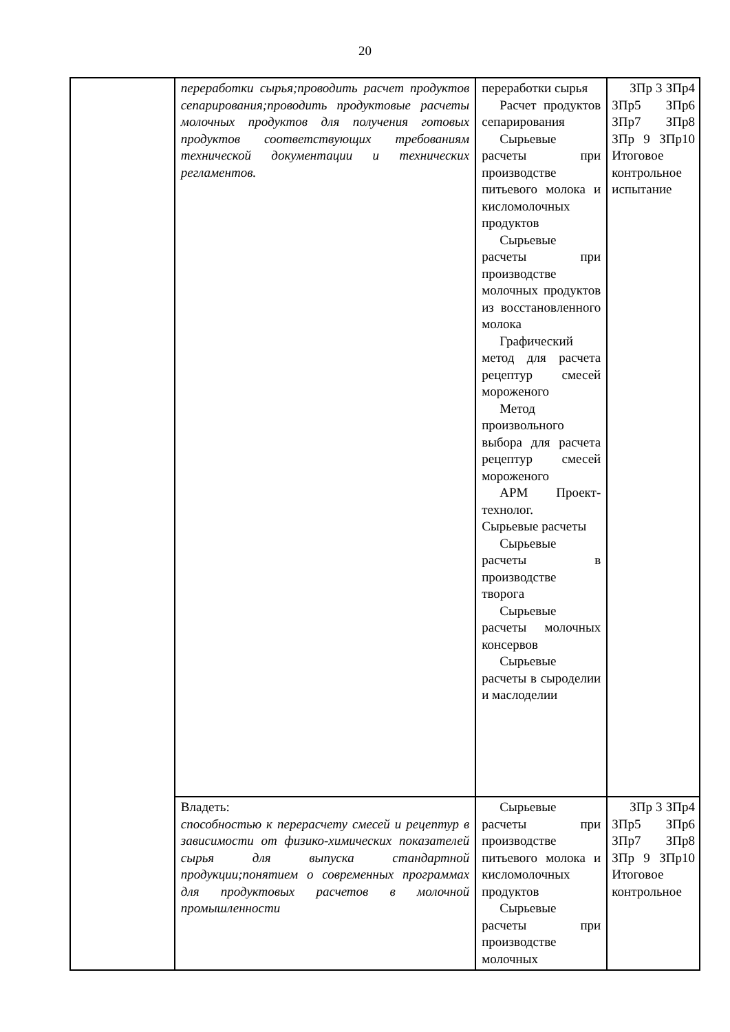20
| | переработки сырья;проводить расчет продуктов сепарирования;проводить продуктовые расчеты молочных продуктов для получения готовых продуктов соответствующих требованиям технической документации и технических регламентов. | переработки сырья Расчет продуктов сепарирования Сырьевые расчеты при производстве питьевого молока и кисломолочных продуктов Сырьевые расчеты при производстве молочных продуктов из восстановленного молока Графический метод для расчета рецептур смесей мороженого Метод произвольного выбора для расчета рецептур смесей мороженого АРМ Проект-технолог. Сырьевые расчеты Сырьевые расчеты в производстве творога Сырьевые расчеты молочных консервов Сырьевые расчеты в сыроделии и маслоделии | ЗПр 3 ЗПр4 ЗПр5 ЗПр6 ЗПр7 ЗПр8 ЗПр 9 ЗПр10 Итоговое контрольное испытание |
| | Владеть: способностью к перерасчету смесей и рецептур в зависимости от физико-химических показателей сырья для выпуска стандартной продукции;понятием о современных программах для продуктовых расчетов в молочной промышленности | Сырьевые расчеты при производстве питьевого молока и кисломолочных продуктов Сырьевые расчеты при производстве молочных | ЗПр 3 ЗПр4 ЗПр5 ЗПр6 ЗПр7 ЗПр8 ЗПр 9 ЗПр10 Итоговое контрольное |